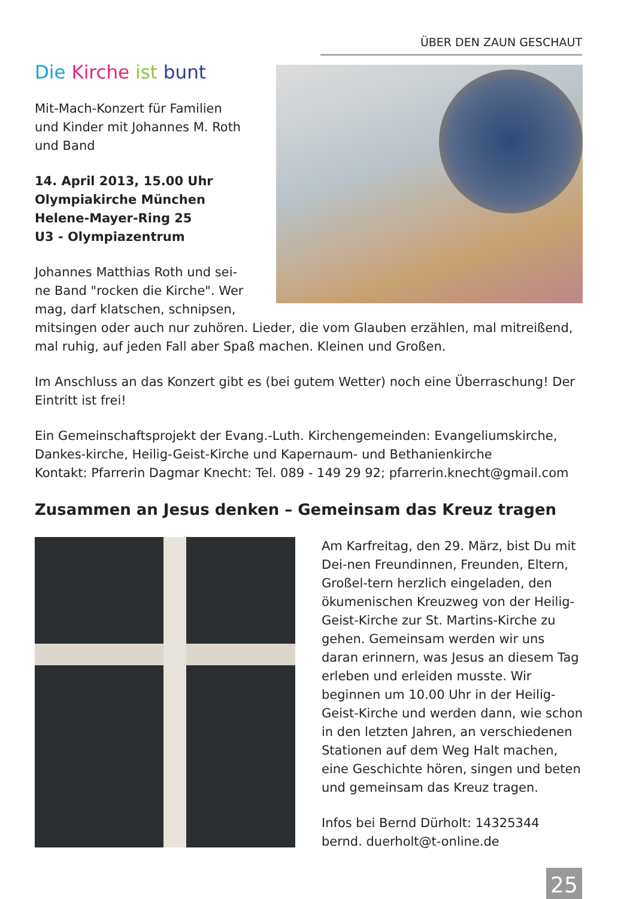ÜBER DEN ZAUN GESCHAUT
Die Kirche ist bunt
Mit-Mach-Konzert für Familien
und Kinder mit Johannes M. Roth
und Band
14. April 2013, 15.00 Uhr
Olympiakirche München
Helene-Mayer-Ring 25
U3 - Olympiazentrum
Johannes Matthias Roth und sei-
ne Band "rocken die Kirche". Wer
mag, darf klatschen, schnipsen, mitsingen oder auch nur zuhören. Lieder, die vom Glauben erzählen, mal mitreißend, mal ruhig, auf jeden Fall aber Spaß machen. Kleinen und Großen.
Im Anschluss an das Konzert gibt es (bei gutem Wetter) noch eine Überraschung! Der Eintritt ist frei!
Ein Gemeinschaftsprojekt der Evang.-Luth. Kirchengemeinden: Evangeliumskirche, Dankes-kirche, Heilig-Geist-Kirche und Kapernaum- und Bethanienkirche
Kontakt: Pfarrerin Dagmar Knecht: Tel. 089 - 149 29 92; pfarrerin.knecht@gmail.com
Zusammen an Jesus denken – Gemeinsam das Kreuz tragen
Am Karfreitag, den 29. März, bist Du mit Dei-nen Freundinnen, Freunden, Eltern, Großel-tern herzlich eingeladen, den ökumenischen Kreuzweg von der Heilig-Geist-Kirche zur St. Martins-Kirche zu gehen. Gemeinsam werden wir uns daran erinnern, was Jesus an diesem Tag erleben und erleiden musste. Wir beginnen um 10.00 Uhr in der Heilig-Geist-Kirche und werden dann, wie schon in den letzten Jahren, an verschiedenen Stationen auf dem Weg Halt machen, eine Geschichte hören, singen und beten und gemeinsam das Kreuz tragen.
Infos bei Bernd Dürholt: 14325344
bernd. duerholt@t-online.de
25